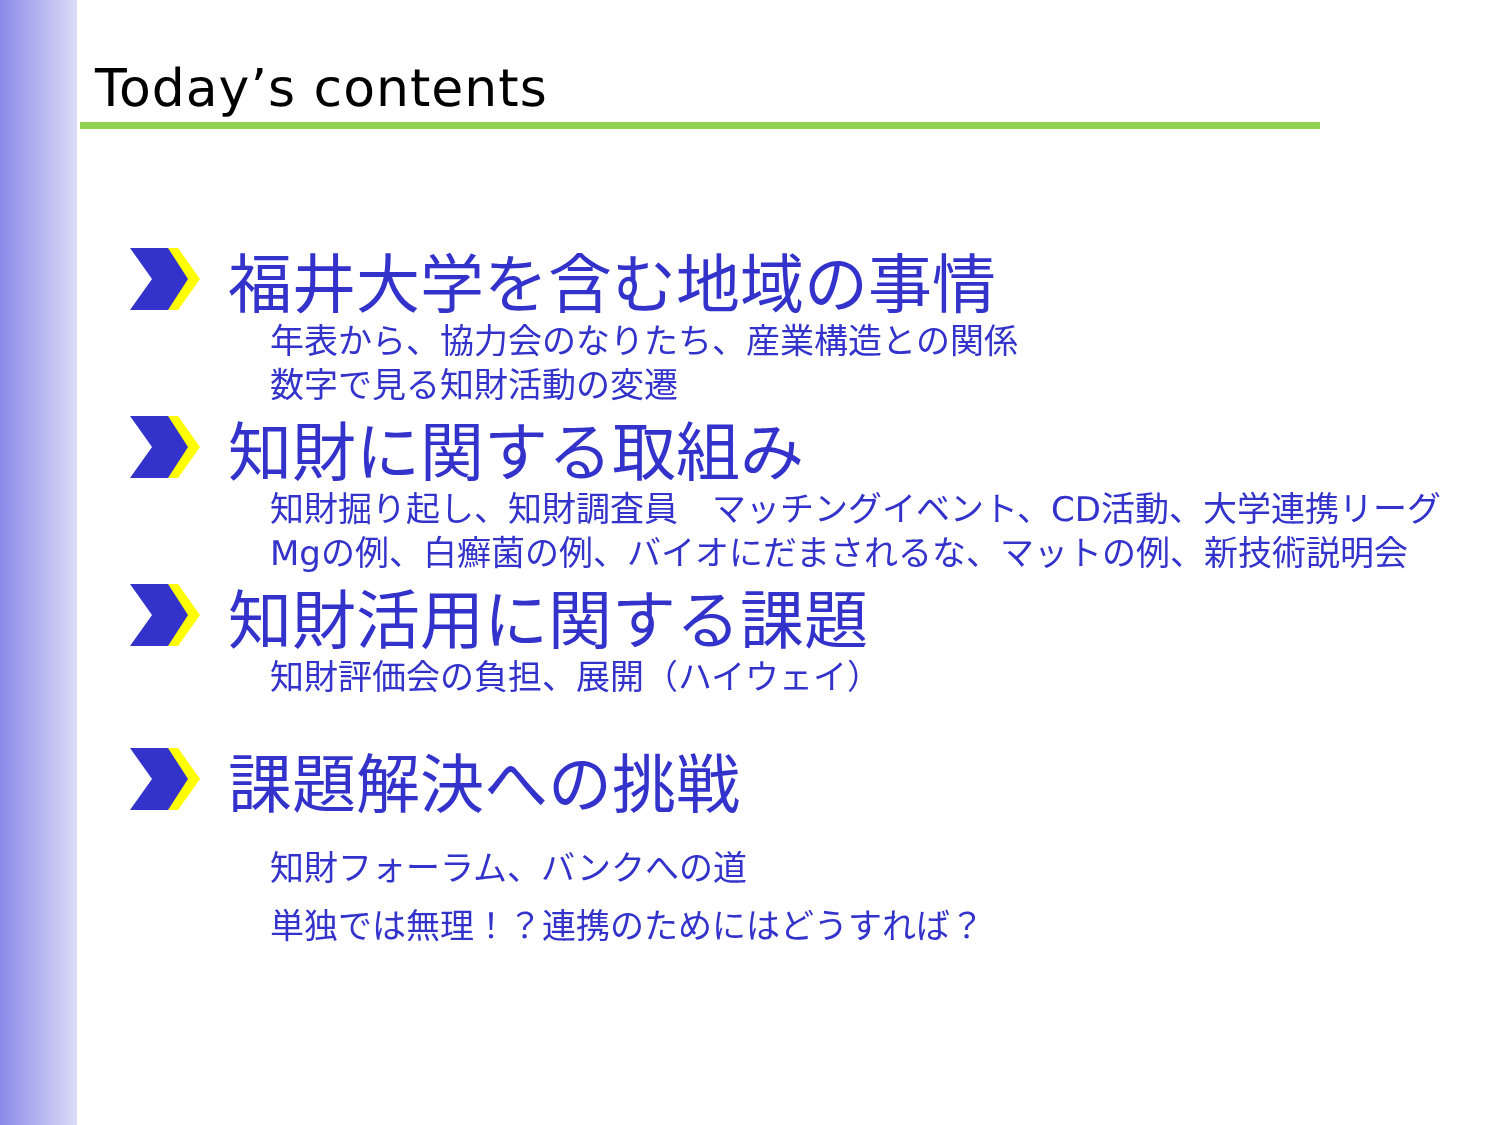Today’s contents
福井大学を含む地域の事情
年表から、協力会のなりたち、産業構造との関係
数字で見る知財活動の変遷
知財に関する取組み
知財掘り起し、知財調査員　マッチングイベント、CD活動、大学連携リーグ
Mgの例、白癬菌の例、バイオにだまされるな、マットの例、新技術説明会
知財活用に関する課題
知財評価会の負担、展開（ハイウェイ）
課題解決への挑戦
知財フォーラム、バンクへの道
単独では無理！？連携のためにはどうすれば？